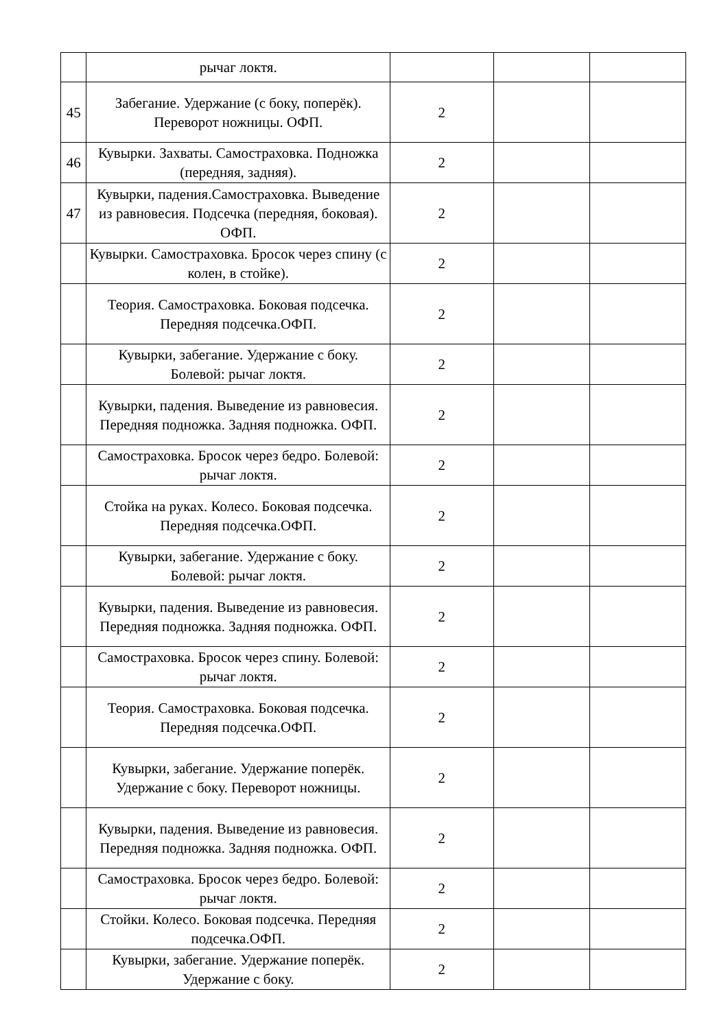| | рычаг локтя. | | | |
| 45 | Забегание. Удержание (с боку, поперёк). Переворот ножницы. ОФП. | 2 | | |
| 46 | Кувырки. Захваты. Самостраховка. Подножка (передняя, задняя). | 2 | | |
| 47 | Кувырки, падения.Самостраховка. Выведение из равновесия. Подсечка (передняя, боковая). ОФП. | 2 | | |
| | Кувырки. Самостраховка. Бросок через спину (с колен, в стойке). | 2 | | |
| | Теория. Самостраховка. Боковая подсечка. Передняя подсечка.ОФП. | 2 | | |
| | Кувырки, забегание. Удержание с боку. Болевой: рычаг локтя. | 2 | | |
| | Кувырки, падения. Выведение из равновесия. Передняя подножка. Задняя подножка. ОФП. | 2 | | |
| | Самостраховка. Бросок через бедро. Болевой: рычаг локтя. | 2 | | |
| | Стойка на руках. Колесо. Боковая подсечка. Передняя подсечка.ОФП. | 2 | | |
| | Кувырки, забегание. Удержание с боку. Болевой: рычаг локтя. | 2 | | |
| | Кувырки, падения. Выведение из равновесия. Передняя подножка. Задняя подножка. ОФП. | 2 | | |
| | Самостраховка. Бросок через спину. Болевой: рычаг локтя. | 2 | | |
| | Теория. Самостраховка. Боковая подсечка. Передняя подсечка.ОФП. | 2 | | |
| | Кувырки, забегание. Удержание поперёк. Удержание с боку. Переворот ножницы. | 2 | | |
| | Кувырки, падения. Выведение из равновесия. Передняя подножка. Задняя подножка. ОФП. | 2 | | |
| | Самостраховка. Бросок через бедро. Болевой: рычаг локтя. | 2 | | |
| | Стойки. Колесо. Боковая подсечка. Передняя подсечка.ОФП. | 2 | | |
| | Кувырки, забегание. Удержание поперёк. Удержание с боку. | 2 | | |